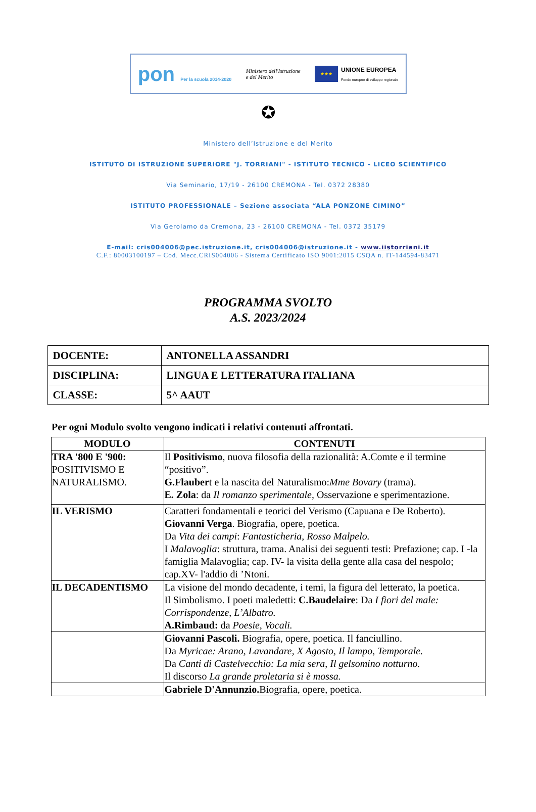pon Per la scuola 2014-2020
Ministero dell'Istruzione
e del Merito
★★★
UNIONE EUROPEA
Fondo europeo di sviluppo regionale
✪
Ministero dell’Istruzione e del Merito
ISTITUTO DI ISTRUZIONE SUPERIORE "J. TORRIANI" - ISTITUTO TECNICO - LICEO SCIENTIFICO
Via Seminario, 17/19 - 26100 CREMONA - Tel. 0372 28380
ISTITUTO PROFESSIONALE – Sezione associata “ALA PONZONE CIMINO”
Via Gerolamo da Cremona, 23 - 26100 CREMONA - Tel. 0372 35179
E-mail: cris004006@pec.istruzione.it, cris004006@istruzione.it - www.iistorriani.it
C.F.: 80003100197 – Cod. Mecc.CRIS004006 - Sistema Certificato ISO 9001:2015 CSQA n. IT-144594-83471
PROGRAMMA SVOLTO
A.S. 2023/2024
| DOCENTE: | ANTONELLA ASSANDRI |
| DISCIPLINA: | LINGUA E LETTERATURA ITALIANA |
| CLASSE: | 5^ AAUT |
Per ogni Modulo svolto vengono indicati i relativi contenuti affrontati.
| MODULO | CONTENUTI |
| --- | --- |
| TRA '800 E '900: POSITIVISMO E NATURALISMO. | Il Positivismo , nuova filosofia della razionalità: A.Comte e il termine “positivo”. G.Flauber t e la nascita del Naturalismo: Mme Bovary (trama). E. Zola : da Il romanzo sperimentale, Osservazione e sperimentazione. |
| IL VERISMO | Caratteri fondamentali e teorici del Verismo (Capuana e De Roberto). Giovanni Verga . Biografia, opere, poetica. Da Vita dei campi : Fantasticheria, Rosso Malpelo. I Malavoglia : struttura, trama. Analisi dei seguenti testi: Prefazione; cap. I -la famiglia Malavoglia; cap. IV- la visita della gente alla casa del nespolo; cap.XV- l'addio di ’Ntoni. |
| IL DECADENTISMO | La visione del mondo decadente, i temi, la figura del letterato, la poetica. Il Simbolismo. I poeti maledetti: C.Baudelaire : Da I fiori del male: Corrispondenze, L’Albatro. A.Rimbaud: da Poesie, Vocali. |
| | Giovanni Pascoli. Biografia, opere, poetica. Il fanciullino. Da Myricae: Arano, Lavandare, X Agosto, Il lampo, Temporale. Da Canti di Castelvecchio: La mia sera, Il gelsomino notturno. Il discorso La grande proletaria si è mossa. |
| | Gabriele D'Annunzio. Biografia, opere, poetica. |